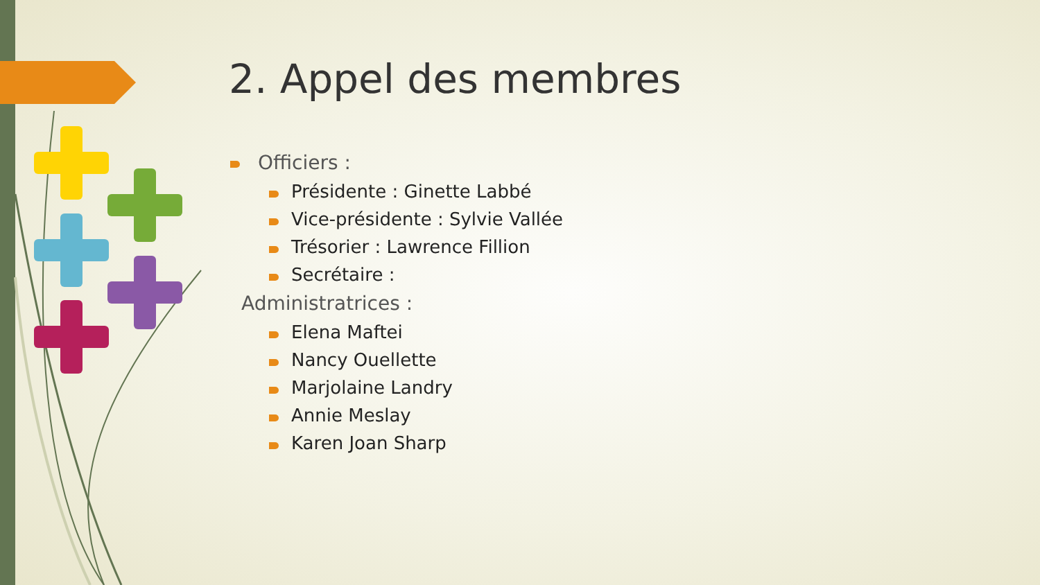2. Appel des membres
Officiers :
Présidente : Ginette Labbé
Vice-présidente : Sylvie Vallée
Trésorier : Lawrence Fillion
Secrétaire :
Administratrices :
Elena Maftei
Nancy Ouellette
Marjolaine Landry
Annie Meslay
Karen Joan Sharp